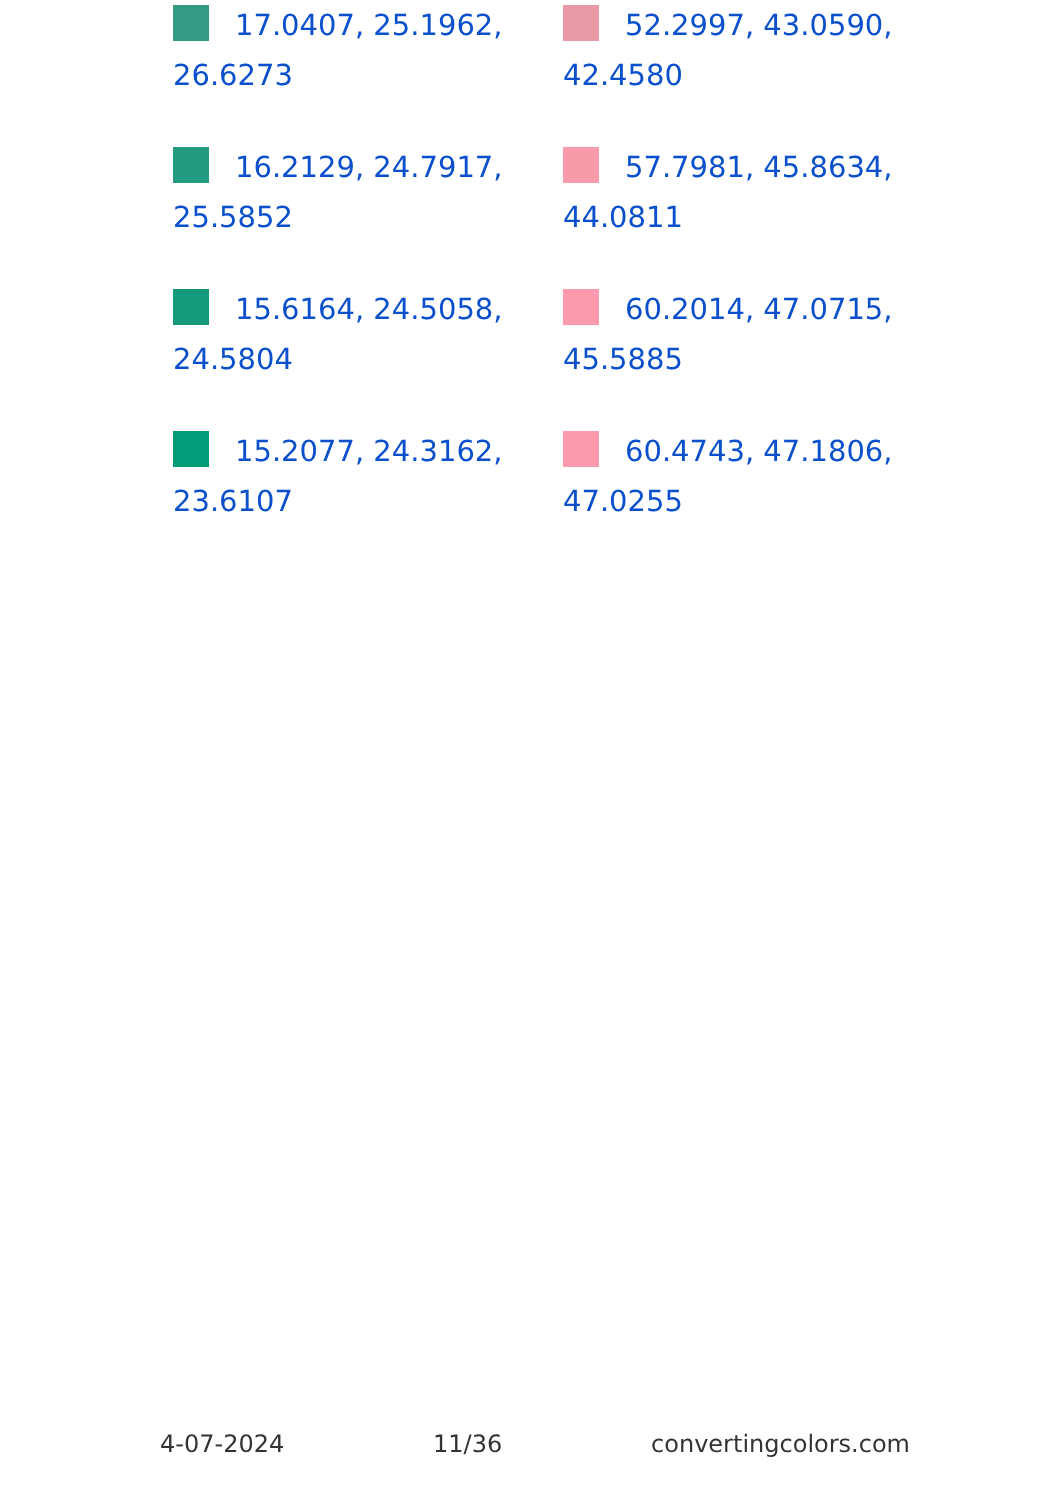17.0407, 25.1962, 26.6273
52.2997, 43.0590, 42.4580
16.2129, 24.7917, 25.5852
57.7981, 45.8634, 44.0811
15.6164, 24.5058, 24.5804
60.2014, 47.0715, 45.5885
15.2077, 24.3162, 23.6107
60.4743, 47.1806, 47.0255
4-07-2024 11/36 convertingcolors.com